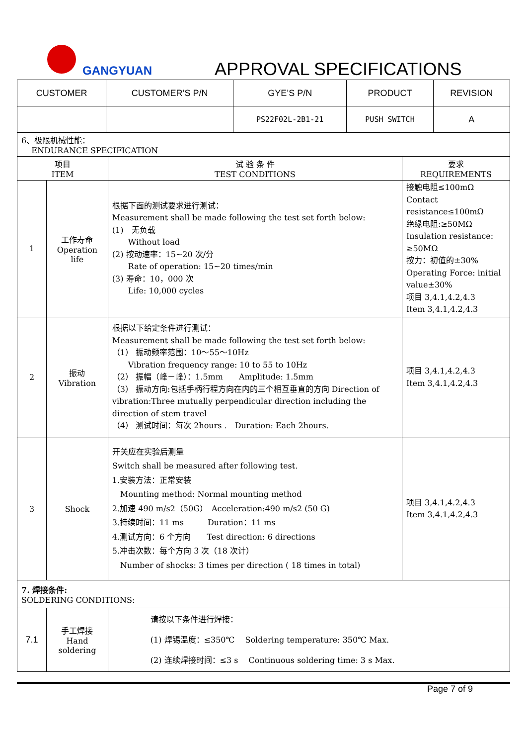GANGYUAN APPROVAL SPECIFICATIONS
| CUSTOMER | CUSTOMER’S P/N | GYE’S P/N | PRODUCT | REVISION |
| | | PS22F02L-2B1-21 | PUSH SWITCH | A |
| 6、极限机械性能： ENDURANCE SPECIFICATION | | | |
| 项目 ITEM | | 试 验 条 件 TEST CONDITIONS | 要求 REQUIREMENTS |
| 1 | 工作寿命 Operation life | 根据下面的测试要求进行测试： Measurement shall be made following the test set forth below: (1) 无负载 Without load (2) 按动速率：15~20 次/分 Rate of operation: 15~20 times/min (3) 寿命：10，000 次 Life: 10,000 cycles | 接触电阻≤100mΩ Contact resistance≤100mΩ 绝缘电阻:≥50MΩ Insulation resistance: ≥50MΩ 按力：初值的±30% Operating Force: initial value±30% 项目 3,4.1,4.2,4.3 Item 3,4.1,4.2,4.3 |
| 2 | 振动 Vibration | 根据以下给定条件进行测试： Measurement shall be made following the test set forth below: （1） 振动频率范围：10～55～10Hz Vibration frequency range: 10 to 55 to 10Hz （2） 振幅（峰－峰）：1.5mm Amplitude: 1.5mm （3） 振动方向:包括手柄行程方向在内的三个相互垂直的方向 Direction of vibration:Three mutually perpendicular direction including the direction of stem travel （4） 测试时间：每次 2hours . Duration: Each 2hours. | 项目 3,4.1,4.2,4.3 Item 3,4.1,4.2,4.3 |
| 3 | Shock | 开关应在实验后测量 Switch shall be measured after following test. 1.安装方法：正常安装 Mounting method: Normal mounting method 2.加速 490 m/s2（50G） Acceleration:490 m/s2 (50 G) 3.持续时间：11 ms Duration：11 ms 4.测试方向：6 个方向 Test direction: 6 directions 5.冲击次数：每个方向 3 次（18 次计） Number of shocks: 3 times per direction ( 18 times in total) | 项目 3,4.1,4.2,4.3 Item 3,4.1,4.2,4.3 |
| 7. 焊接条件: SOLDERING CONDITIONS: | | | |
| 7.1 | 手工焊接 Hand soldering | 请按以下条件进行焊接： (1) 焊锡温度：≤350℃ Soldering temperature: 350℃ Max. (2) 连续焊接时间：≤3 s Continuous soldering time: 3 s Max. | |
Page 7 of 9